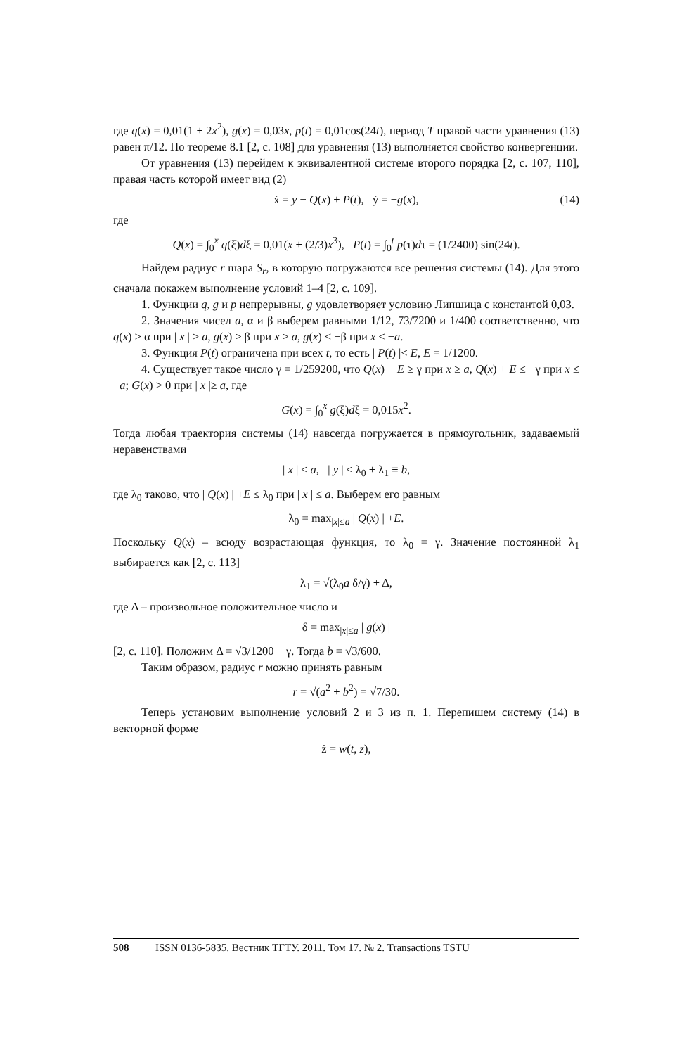где q(x) = 0,01(1 + 2x<sup>2</sup>), g(x) = 0,03x, p(t) = 0,01cos(24t), период T правой части уравнения (13) равен π/12. По теореме 8.1 [2, с. 108] для уравнения (13) выполняется свойство конвергенции.
От уравнения (13) перейдем к эквивалентной системе второго порядка [2, с. 107, 110], правая часть которой имеет вид (2)
ẋ = y − Q(x) + P(t), ẏ = −g(x), (14)
где
Q(x) = ∫<sub>0</sub><sup>x</sup> q(ξ)dξ = 0,01(x + (2/3)x<sup>3</sup>), P(t) = ∫<sub>0</sub><sup>t</sup> p(τ)dτ = (1/2400) sin(24t).
Найдем радиус r шара S<sub>r</sub>, в которую погружаются все решения системы (14). Для этого сначала покажем выполнение условий 1–4 [2, с. 109].
1. Функции q, g и p непрерывны, g удовлетворяет условию Липшица с константой 0,03.
2. Значения чисел a, α и β выберем равными 1/12, 73/7200 и 1/400 соответственно, что q(x) ≥ α при | x | ≥ a, g(x) ≥ β при x ≥ a, g(x) ≤ −β при x ≤ −a.
3. Функция P(t) ограничена при всех t, то есть | P(t) |< E, E = 1/1200.
4. Существует такое число γ = 1/259200, что Q(x) − E ≥ γ при x ≥ a, Q(x) + E ≤ −γ при x ≤ −a; G(x) > 0 при | x |≥ a, где
G(x) = ∫<sub>0</sub><sup>x</sup> g(ξ)dξ = 0,015x<sup>2</sup>.
Тогда любая траектория системы (14) навсегда погружается в прямоугольник, задаваемый неравенствами
| x | ≤ a, | y | ≤ λ<sub>0</sub> + λ<sub>1</sub> ≡ b,
где λ<sub>0</sub> таково, что | Q(x) | +E ≤ λ<sub>0</sub> при | x | ≤ a. Выберем его равным
λ<sub>0</sub> = max<sub>|x|≤a</sub> | Q(x) | +E.
Поскольку Q(x) – всюду возрастающая функция, то λ<sub>0</sub> = γ. Значение постоянной λ<sub>1</sub> выбирается как [2, с. 113]
λ<sub>1</sub> = √(λ<sub>0</sub>a δ/γ) + Δ,
где Δ – произвольное положительное число и
δ = max<sub>|x|≤a</sub> | g(x) |
[2, с. 110]. Положим Δ = √3/1200 − γ. Тогда b = √3/600.
Таким образом, радиус r можно принять равным
r = √(a<sup>2</sup> + b<sup>2</sup>) = √7/30.
Теперь установим выполнение условий 2 и 3 из п. 1. Перепишем систему (14) в векторной форме
ż = w(t, z),
508 ISSN 0136-5835. Вестник ТГТУ. 2011. Том 17. № 2. Transactions TSTU